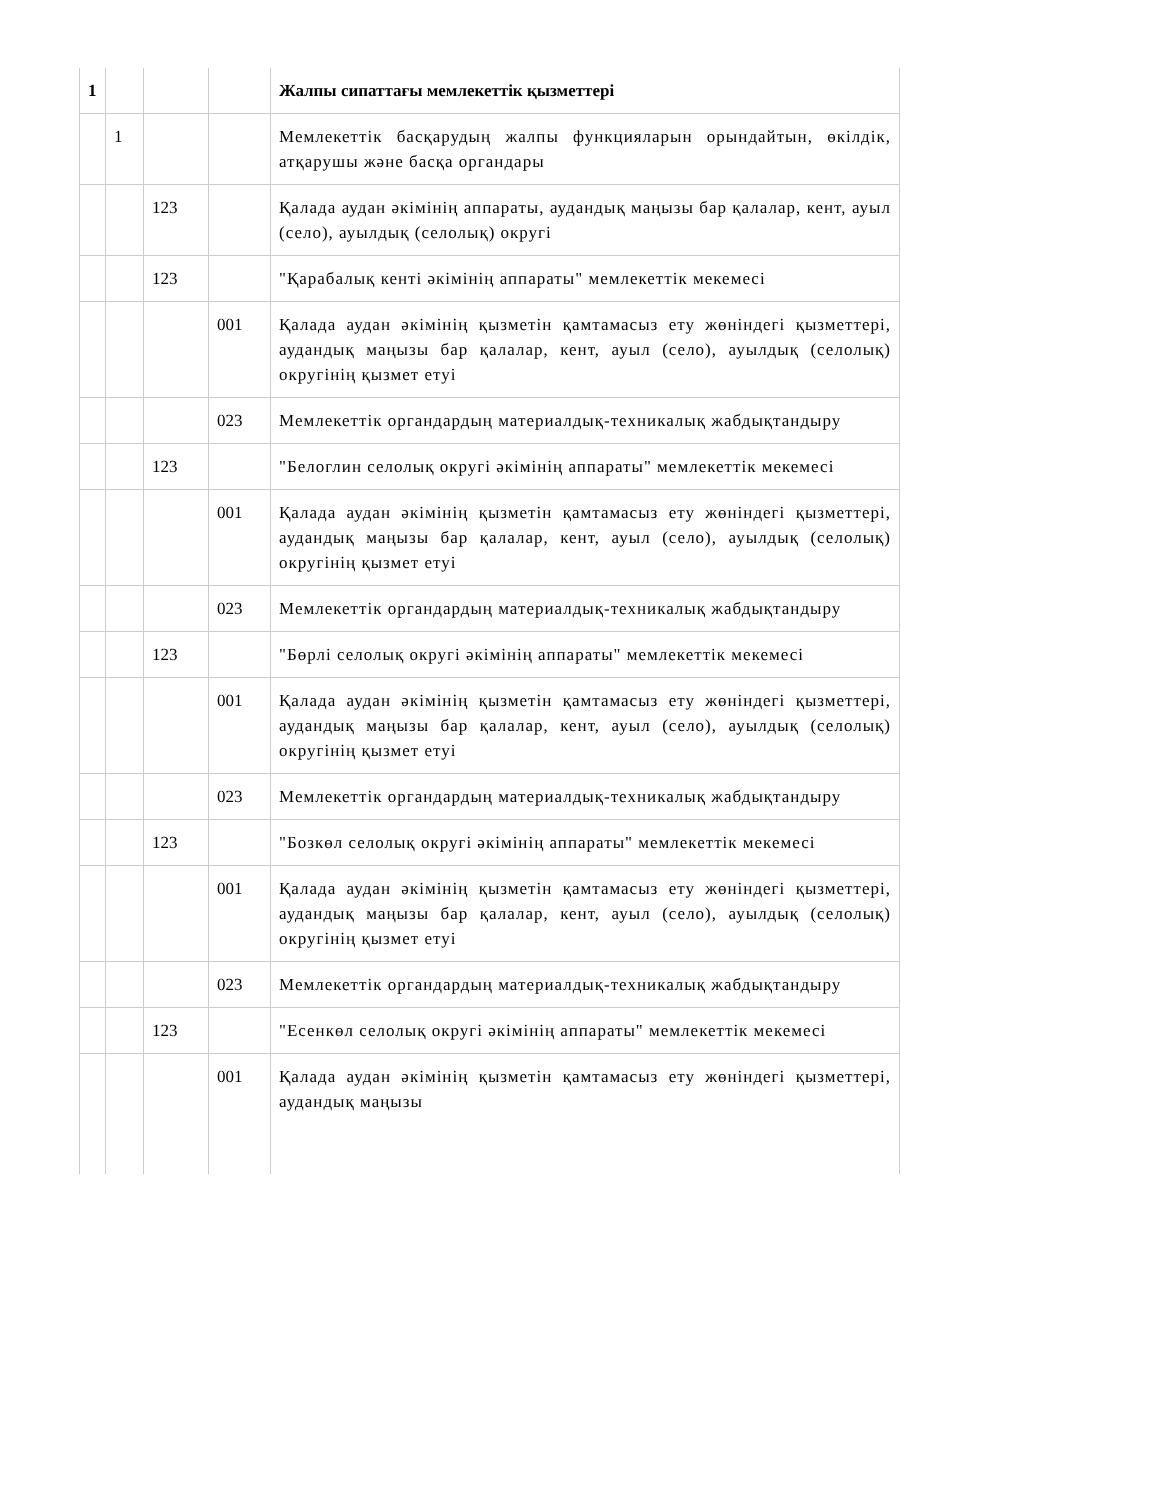| 1 | | | | Жалпы сипаттағы мемлекеттік қызметтері |
| | 1 | | | Мемлекеттік басқарудың жалпы функцияларын орындайтын, өкілдік, атқарушы және басқа органдары |
| | | 123 | | Қалада аудан әкімінің аппараты, аудандық маңызы бар қалалар, кент, ауыл (село), ауылдық (селолық) округі |
| | | 123 | | "Қарабалық кенті әкімінің аппараты" мемлекеттік мекемесі |
| | | | 001 | Қалада аудан әкімінің қызметін қамтамасыз ету жөніндегі қызметтері, аудандық маңызы бар қалалар, кент, ауыл (село), ауылдық (селолық) округінің қызмет етуі |
| | | | 023 | Мемлекеттік органдардың материалдық-техникалық жабдықтандыру |
| | | 123 | | "Белоглин селолық округі әкімінің аппараты" мемлекеттік мекемесі |
| | | | 001 | Қалада аудан әкімінің қызметін қамтамасыз ету жөніндегі қызметтері, аудандық маңызы бар қалалар, кент, ауыл (село), ауылдық (селолық) округінің қызмет етуі |
| | | | 023 | Мемлекеттік органдардың материалдық-техникалық жабдықтандыру |
| | | 123 | | "Бөрлі селолық округі әкімінің аппараты" мемлекеттік мекемесі |
| | | | 001 | Қалада аудан әкімінің қызметін қамтамасыз ету жөніндегі қызметтері, аудандық маңызы бар қалалар, кент, ауыл (село), ауылдық (селолық) округінің қызмет етуі |
| | | | 023 | Мемлекеттік органдардың материалдық-техникалық жабдықтандыру |
| | | 123 | | "Бозкөл селолық округі әкімінің аппараты" мемлекеттік мекемесі |
| | | | 001 | Қалада аудан әкімінің қызметін қамтамасыз ету жөніндегі қызметтері, аудандық маңызы бар қалалар, кент, ауыл (село), ауылдық (селолық) округінің қызмет етуі |
| | | | 023 | Мемлекеттік органдардың материалдық-техникалық жабдықтандыру |
| | | 123 | | "Есенкөл селолық округі әкімінің аппараты" мемлекеттік мекемесі |
| | | | 001 | Қалада аудан әкімінің қызметін қамтамасыз ету жөніндегі қызметтері, аудандық маңызы |